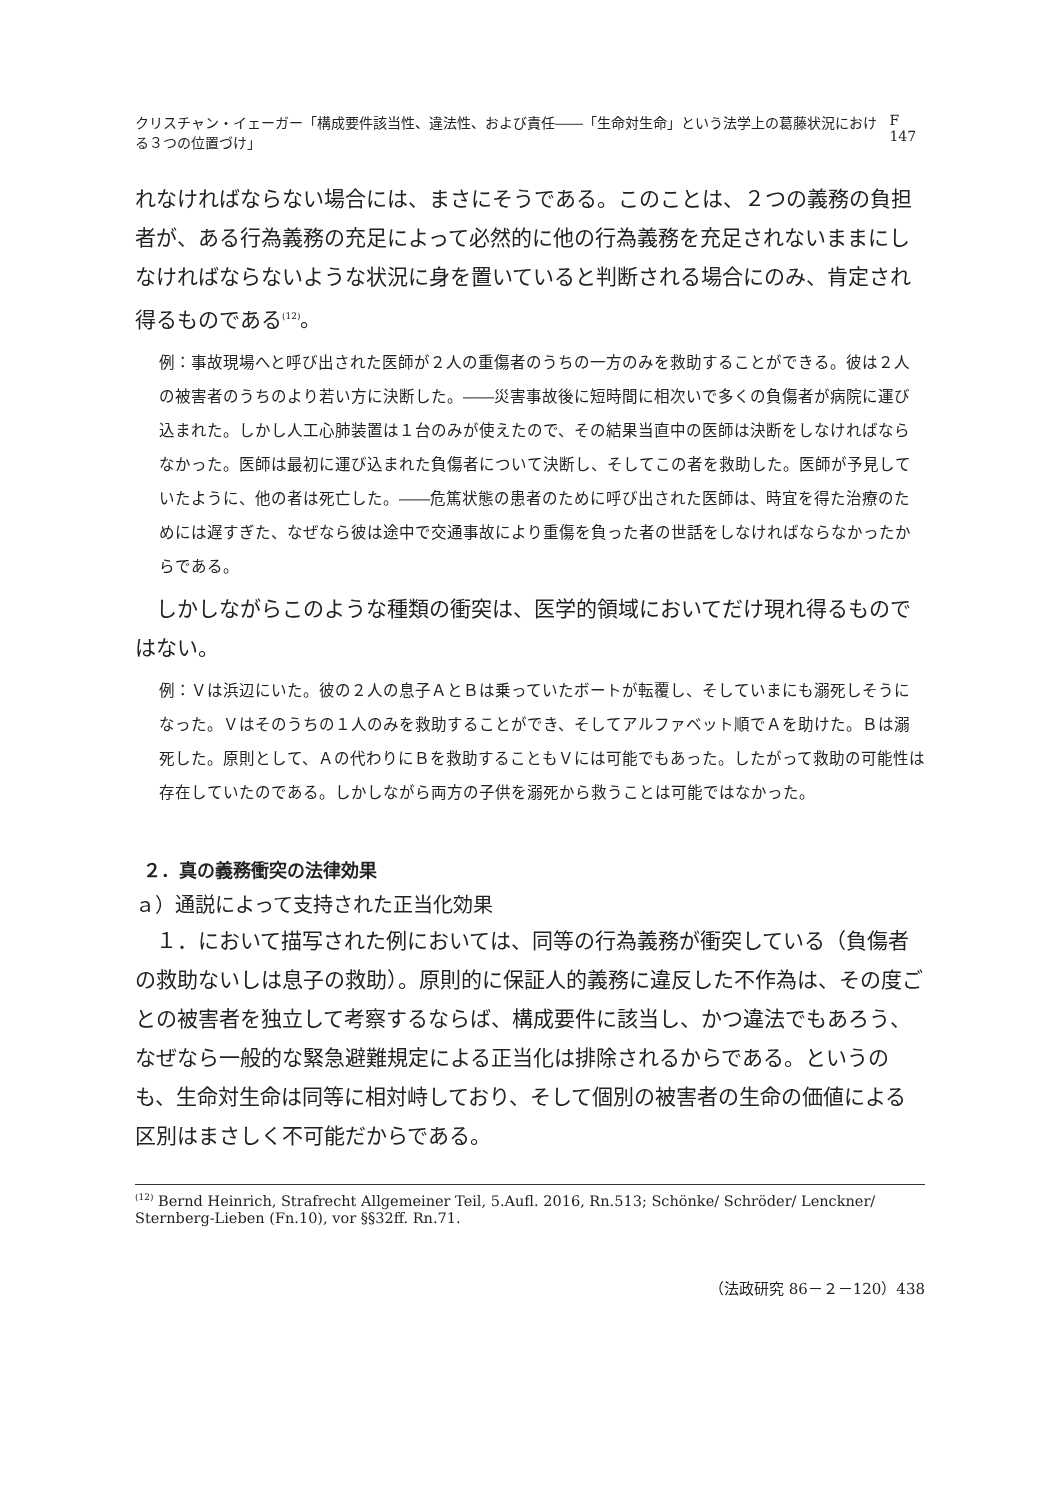クリスチャン・イェーガー「構成要件該当性、違法性、および責任――「生命対生命」という法学上の葛藤状況における３つの位置づけ」 F 147
れなければならない場合には、まさにそうである。このことは、２つの義務の負担者が、ある行為義務の充足によって必然的に他の行為義務を充足されないままにしなければならないような状況に身を置いていると判断される場合にのみ、肯定され得るものである<sup>(12)</sup>。
例：事故現場へと呼び出された医師が２人の重傷者のうちの一方のみを救助することができる。彼は２人の被害者のうちのより若い方に決断した。――災害事故後に短時間に相次いで多くの負傷者が病院に運び込まれた。しかし人工心肺装置は１台のみが使えたので、その結果当直中の医師は決断をしなければならなかった。医師は最初に運び込まれた負傷者について決断し、そしてこの者を救助した。医師が予見していたように、他の者は死亡した。――危篤状態の患者のために呼び出された医師は、時宜を得た治療のためには遅すぎた、なぜなら彼は途中で交通事故により重傷を負った者の世話をしなければならなかったからである。
しかしながらこのような種類の衝突は、医学的領域においてだけ現れ得るものではない。
例：Ｖは浜辺にいた。彼の２人の息子ＡとＢは乗っていたボートが転覆し、そしていまにも溺死しそうになった。Ｖはそのうちの１人のみを救助することができ、そしてアルファベット順でＡを助けた。Ｂは溺死した。原則として、Ａの代わりにＢを救助することもＶには可能でもあった。したがって救助の可能性は存在していたのである。しかしながら両方の子供を溺死から救うことは可能ではなかった。
２．真の義務衝突の法律効果
ａ）通説によって支持された正当化効果
１．において描写された例においては、同等の行為義務が衝突している（負傷者の救助ないしは息子の救助）。原則的に保証人的義務に違反した不作為は、その度ごとの被害者を独立して考察するならば、構成要件に該当し、かつ違法でもあろう、なぜなら一般的な緊急避難規定による正当化は排除されるからである。というのも、生命対生命は同等に相対峙しており、そして個別の被害者の生命の価値による区別はまさしく不可能だからである。
<sup>(12)</sup> Bernd Heinrich, Strafrecht Allgemeiner Teil, 5.Aufl. 2016, Rn.513; Schönke/ Schröder/ Lenckner/ Sternberg-Lieben (Fn.10), vor §§32ff. Rn.71.
（法政研究 86－２－120）438